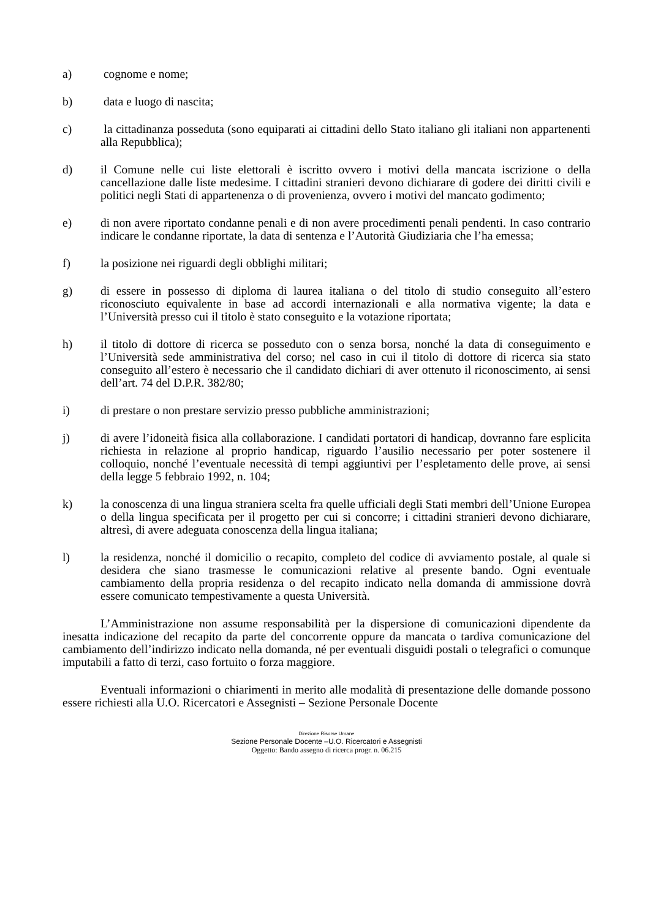a) cognome e nome;
b) data e luogo di nascita;
c) la cittadinanza posseduta (sono equiparati ai cittadini dello Stato italiano gli italiani non appartenenti alla Repubblica);
d) il Comune nelle cui liste elettorali è iscritto ovvero i motivi della mancata iscrizione o della cancellazione dalle liste medesime. I cittadini stranieri devono dichiarare di godere dei diritti civili e politici negli Stati di appartenenza o di provenienza, ovvero i motivi del mancato godimento;
e) di non avere riportato condanne penali e di non avere procedimenti penali pendenti. In caso contrario indicare le condanne riportate, la data di sentenza e l’Autorità Giudiziaria che l’ha emessa;
f) la posizione nei riguardi degli obblighi militari;
g) di essere in possesso di diploma di laurea italiana o del titolo di studio conseguito all’estero riconosciuto equivalente in base ad accordi internazionali e alla normativa vigente; la data e l’Università presso cui il titolo è stato conseguito e la votazione riportata;
h) il titolo di dottore di ricerca se posseduto con o senza borsa, nonché la data di conseguimento e l’Università sede amministrativa del corso; nel caso in cui il titolo di dottore di ricerca sia stato conseguito all’estero è necessario che il candidato dichiari di aver ottenuto il riconoscimento, ai sensi dell’art. 74 del D.P.R. 382/80;
i) di prestare o non prestare servizio presso pubbliche amministrazioni;
j) di avere l’idoneità fisica alla collaborazione. I candidati portatori di handicap, dovranno fare esplicita richiesta in relazione al proprio handicap, riguardo l’ausilio necessario per poter sostenere il colloquio, nonché l’eventuale necessità di tempi aggiuntivi per l’espletamento delle prove, ai sensi della legge 5 febbraio 1992, n. 104;
k) la conoscenza di una lingua straniera scelta fra quelle ufficiali degli Stati membri dell’Unione Europea o della lingua specificata per il progetto per cui si concorre; i cittadini stranieri devono dichiarare, altresì, di avere adeguata conoscenza della lingua italiana;
l) la residenza, nonché il domicilio o recapito, completo del codice di avviamento postale, al quale si desidera che siano trasmesse le comunicazioni relative al presente bando. Ogni eventuale cambiamento della propria residenza o del recapito indicato nella domanda di ammissione dovrà essere comunicato tempestivamente a questa Università.
L’Amministrazione non assume responsabilità per la dispersione di comunicazioni dipendente da inesatta indicazione del recapito da parte del concorrente oppure da mancata o tardiva comunicazione del cambiamento dell’indirizzo indicato nella domanda, né per eventuali disguidi postali o telegrafici o comunque imputabili a fatto di terzi, caso fortuito o forza maggiore.
Eventuali informazioni o chiarimenti in merito alle modalità di presentazione delle domande possono essere richiesti alla U.O. Ricercatori e Assegnisti – Sezione Personale Docente
Direzione Risorse Umane
Sezione Personale Docente –U.O. Ricercatori e Assegnisti
Oggetto: Bando assegno di ricerca progr. n. 06.215